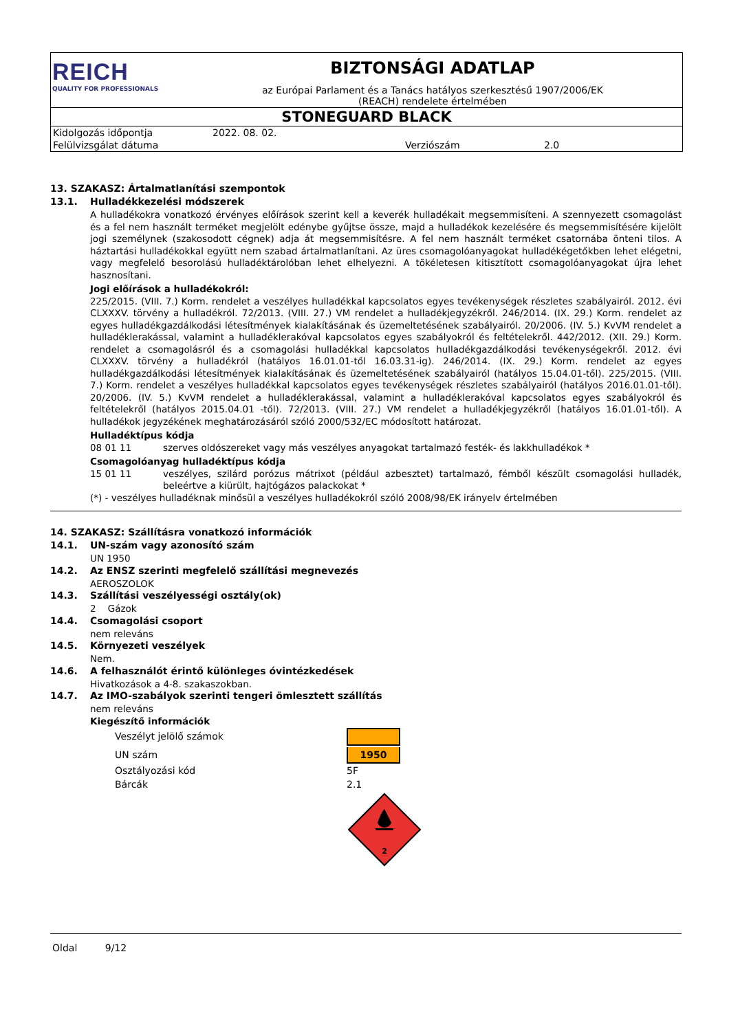| REICH QUALITY FOR PROFESSIONALS | BIZTONSÁGI ADATLAP az Európai Parlament és a Tanács hatályos szerkesztésű 1907/2006/EK (REACH) rendelete értelmében |
| STONEGUARD BLACK | |
| Kidolgozás időpontja | 2022. 08. 02. | | |
| Felülvizsgálat dátuma | | Verziószám | 2.0 |
13. SZAKASZ: Ártalmatlanítási szempontok
13.1. Hulladékkezelési módszerek
A hulladékokra vonatkozó érvényes előírások szerint kell a keverék hulladékait megsemmisíteni. A szennyezett csomagolást és a fel nem használt terméket megjelölt edénybe gyűjtse össze, majd a hulladékok kezelésére és megsemmisítésére kijelölt jogi személynek (szakosodott cégnek) adja át megsemmisítésre. A fel nem használt terméket csatornába önteni tilos. A háztartási hulladékokkal együtt nem szabad ártalmatlanítani. Az üres csomagolóanyagokat hulladékégetőkben lehet elégetni, vagy megfelelő besorolású hulladéktárolóban lehet elhelyezni. A tökéletesen kitisztított csomagolóanyagokat újra lehet hasznosítani.
Jogi előírások a hulladékokról:
225/2015. (VIII. 7.) Korm. rendelet a veszélyes hulladékkal kapcsolatos egyes tevékenységek részletes szabályairól. 2012. évi CLXXXV. törvény a hulladékról. 72/2013. (VIII. 27.) VM rendelet a hulladékjegyzékről. 246/2014. (IX. 29.) Korm. rendelet az egyes hulladékgazdálkodási létesítmények kialakításának és üzemeltetésének szabályairól. 20/2006. (IV. 5.) KvVM rendelet a hulladéklerakással, valamint a hulladéklerakóval kapcsolatos egyes szabályokról és feltételekről. 442/2012. (XII. 29.) Korm. rendelet a csomagolásról és a csomagolási hulladékkal kapcsolatos hulladékgazdálkodási tevékenységekről. 2012. évi CLXXXV. törvény a hulladékról (hatályos 16.01.01-től 16.03.31-ig). 246/2014. (IX. 29.) Korm. rendelet az egyes hulladékgazdálkodási létesítmények kialakításának és üzemeltetésének szabályairól (hatályos 15.04.01-től). 225/2015. (VIII. 7.) Korm. rendelet a veszélyes hulladékkal kapcsolatos egyes tevékenységek részletes szabályairól (hatályos 2016.01.01-től). 20/2006. (IV. 5.) KvVM rendelet a hulladéklerakással, valamint a hulladéklerakóval kapcsolatos egyes szabályokról és feltételekről (hatályos 2015.04.01 -től). 72/2013. (VIII. 27.) VM rendelet a hulladékjegyzékről (hatályos 16.01.01-től). A hulladékok jegyzékének meghatározásáról szóló 2000/532/EC módosított határozat.
Hulladéktípus kódja
08 01 11 szerves oldószereket vagy más veszélyes anyagokat tartalmazó festék- és lakkhulladékok *
Csomagolóanyag hulladéktípus kódja
15 01 11 veszélyes, szilárd porózus mátrixot (például azbesztet) tartalmazó, fémből készült csomagolási hulladék, beleértve a kiürült, hajtógázos palackokat *
(*) - veszélyes hulladéknak minősül a veszélyes hulladékokról szóló 2008/98/EK irányelv értelmében
14. SZAKASZ: Szállításra vonatkozó információk
14.1. UN-szám vagy azonosító szám
UN 1950
14.2. Az ENSZ szerinti megfelelő szállítási megnevezés
AEROSZOLOK
14.3. Szállítási veszélyességi osztály(ok)
2 Gázok
14.4. Csomagolási csoport
nem releváns
14.5. Környezeti veszélyek
Nem.
14.6. A felhasználót érintő különleges óvintézkedések
Hivatkozások a 4-8. szakaszokban.
14.7. Az IMO-szabályok szerinti tengeri ömlesztett szállítás
nem releváns
Kiegészítő információk
| Veszélyt jelölő számok | |
| UN szám | 1950 |
| Osztályozási kód | 5F |
| Bárcák | 2.1 |
| | 2 |
Oldal 9/12